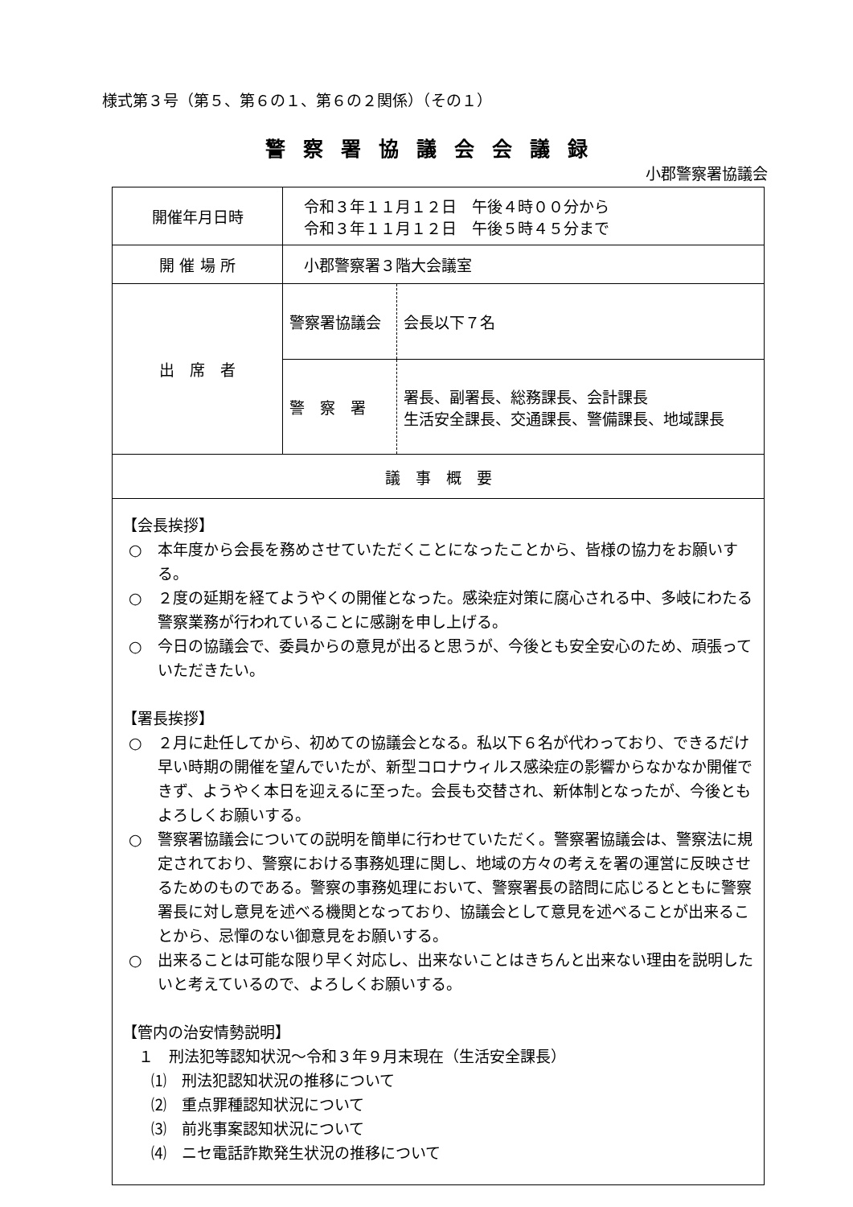様式第３号（第５、第６の１、第６の２関係）（その１）
警察署協議会会議録
小郡警察署協議会
| 開催年月日時 | 令和３年１１月１２日 午後４時００分から 令和３年１１月１２日 午後５時４５分まで | |
| 開 催 場 所 | 小郡警察署３階大会議室 | |
| 出 席 者 | 警察署協議会 | 会長以下７名 |
| | 警 察 署 | 署長、副署長、総務課長、会計課長 生活安全課長、交通課長、警備課長、地域課長 |
| 議 事 概 要 | | |
| 【会長挨拶】 ○ 本年度から会長を務めさせていただくことになったことから、皆様の協力をお願いする。 ○ ２度の延期を経てようやくの開催となった。感染症対策に腐心される中、多岐にわたる警察業務が行われていることに感謝を申し上げる。 ○ 今日の協議会で、委員からの意見が出ると思うが、今後とも安全安心のため、頑張っていただきたい。 【署長挨拶】 ○ ２月に赴任してから、初めての協議会となる。私以下６名が代わっており、できるだけ早い時期の開催を望んでいたが、新型コロナウィルス感染症の影響からなかなか開催できず、ようやく本日を迎えるに至った。会長も交替され、新体制となったが、今後ともよろしくお願いする。 ○ 警察署協議会についての説明を簡単に行わせていただく。警察署協議会は、警察法に規定されており、警察における事務処理に関し、地域の方々の考えを署の運営に反映させるためのものである。警察の事務処理において、警察署長の諮問に応じるとともに警察署長に対し意見を述べる機関となっており、協議会として意見を述べることが出来ることから、忌憚のない御意見をお願いする。 ○ 出来ることは可能な限り早く対応し、出来ないことはきちんと出来ない理由を説明したいと考えているので、よろしくお願いする。 【管内の治安情勢説明】 １ 刑法犯等認知状況～令和３年９月末現在（生活安全課長） ⑴ 刑法犯認知状況の推移について ⑵ 重点罪種認知状況について ⑶ 前兆事案認知状況について ⑷ ニセ電話詐欺発生状況の推移について | | |